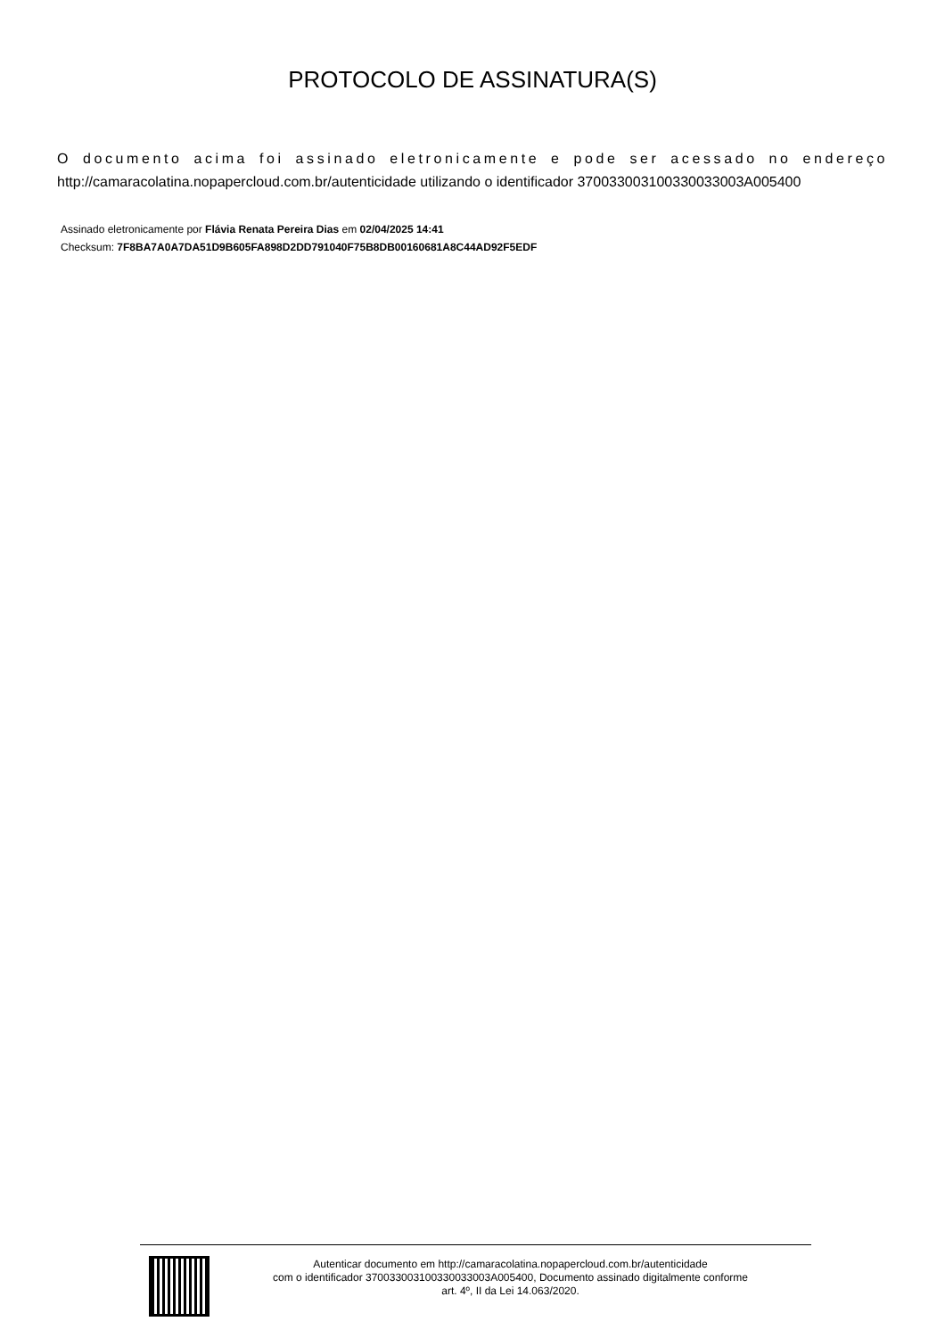PROTOCOLO DE ASSINATURA(S)
O documento acima foi assinado eletronicamente e pode ser acessado no endereço http://camaracolatina.nopapercloud.com.br/autenticidade utilizando o identificador 370033003100330033003A005400
Assinado eletronicamente por Flávia Renata Pereira Dias em 02/04/2025 14:41
Checksum: 7F8BA7A0A7DA51D9B605FA898D2DD791040F75B8DB00160681A8C44AD92F5EDF
Autenticar documento em http://camaracolatina.nopapercloud.com.br/autenticidade
com o identificador 370033003100330033003A005400, Documento assinado digitalmente conforme
art. 4º, II da Lei 14.063/2020.